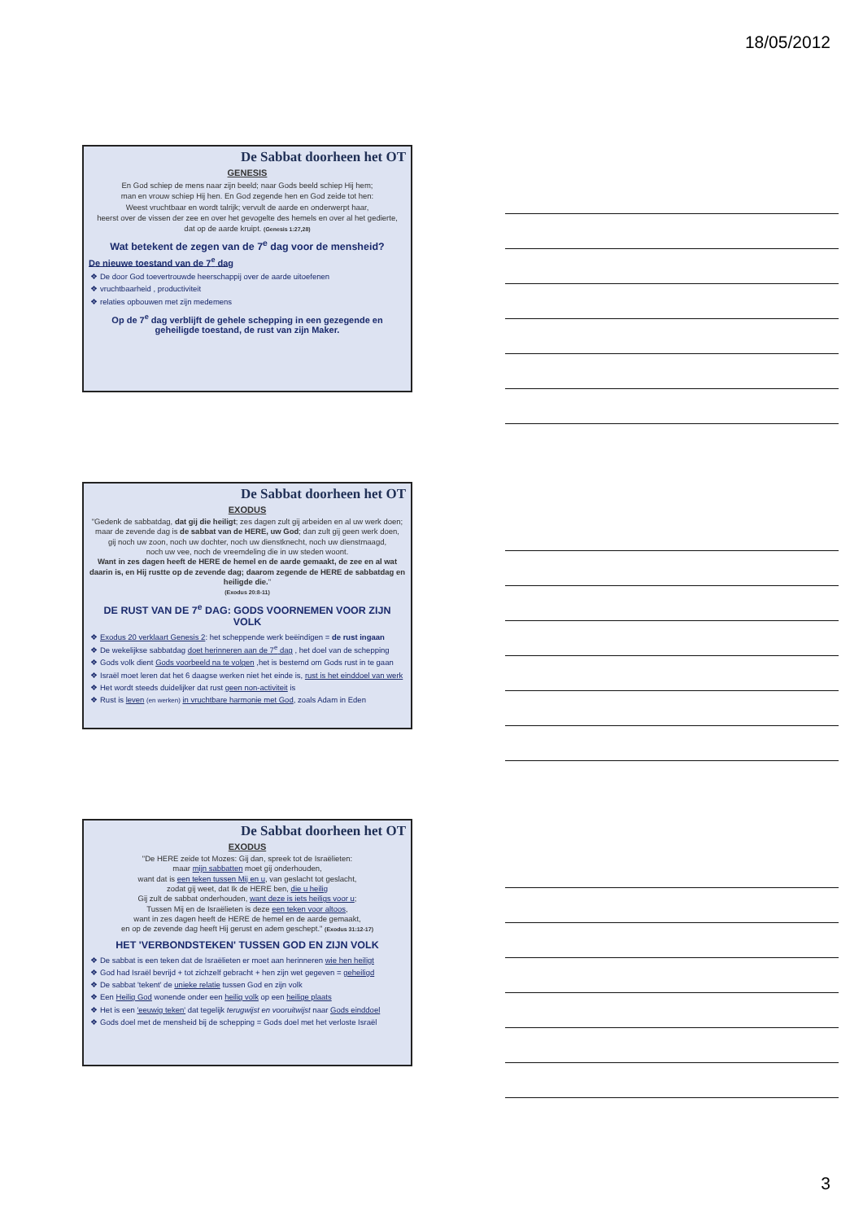18/05/2012
De Sabbat doorheen het OT
GENESIS
En God schiep de mens naar zijn beeld; naar Gods beeld schiep Hij hem;
man en vrouw schiep Hij hen. En God zegende hen en God zeide tot hen:
Weest vruchtbaar en wordt talrijk; vervult de aarde en onderwerpt haar,
heerst over de vissen der zee en over het gevogelte des hemels en over al het gedierte,
dat op de aarde kruipt. (Genesis 1:27,28)
Wat betekent de zegen van de 7<sup>e</sup> dag voor de mensheid?
De nieuwe toestand van de 7<sup>e</sup> dag
De door God toevertrouwde heerschappij over de aarde uitoefenen
vruchtbaarheid , productiviteit
relaties opbouwen met zijn medemens
Op de 7<sup>e</sup> dag verblijft de gehele schepping in een gezegende en geheiligde toestand, de rust van zijn Maker.
De Sabbat doorheen het OT
EXODUS
"Gedenk de sabbatdag, dat gij die heiligt; zes dagen zult gij arbeiden en al uw werk doen;
maar de zevende dag is de sabbat van de HERE, uw God; dan zult gij geen werk doen,
gij noch uw zoon, noch uw dochter, noch uw dienstknecht, noch uw dienstmaagd,
noch uw vee, noch de vreemdeling die in uw steden woont.
Want in zes dagen heeft de HERE de hemel en de aarde gemaakt, de zee en al wat daarin is, en Hij rustte op de zevende dag; daarom zegende de HERE de sabbatdag en heiligde die."
(Exodus 20:8-11)
DE RUST VAN DE 7<sup>e</sup> DAG: GODS VOORNEMEN VOOR ZIJN VOLK
Exodus 20 verklaart Genesis 2: het scheppende werk beëindigen = de rust ingaan
De wekelijkse sabbatdag doet herinneren aan de 7<sup>e</sup> dag , het doel van de schepping
Gods volk dient Gods voorbeeld na te volgen ,het is bestemd om Gods rust in te gaan
Israël moet leren dat het 6 daagse werken niet het einde is, rust is het einddoel van werk
Het wordt steeds duidelijker dat rust geen non-activiteit is
Rust is leven (en werken) in vruchtbare harmonie met God, zoals Adam in Eden
De Sabbat doorheen het OT
EXODUS
"De HERE zeide tot Mozes: Gij dan, spreek tot de Israëlieten:
maar mijn sabbatten moet gij onderhouden,
want dat is een teken tussen Mij en u, van geslacht tot geslacht,
zodat gij weet, dat Ik de HERE ben, die u heilig
Gij zult de sabbat onderhouden, want deze is iets heiligs voor u;
Tussen Mij en de Israëlieten is deze een teken voor altoos,
want in zes dagen heeft de HERE de hemel en de aarde gemaakt,
en op de zevende dag heeft Hij gerust en adem geschept." (Exodus 31:12-17)
HET 'VERBONDSTEKEN' TUSSEN GOD EN ZIJN VOLK
De sabbat is een teken dat de Israëlieten er moet aan herinneren wie hen heiligt
God had Israël bevrijd + tot zichzelf gebracht + hen zijn wet gegeven = geheiligd
De sabbat 'tekent' de unieke relatie tussen God en zijn volk
Een Heilig God wonende onder een heilig volk op een heilige plaats
Het is een 'eeuwig teken' dat tegelijk terugwijst en vooruitwijst naar Gods einddoel
Gods doel met de mensheid bij de schepping = Gods doel met het verloste Israël
3